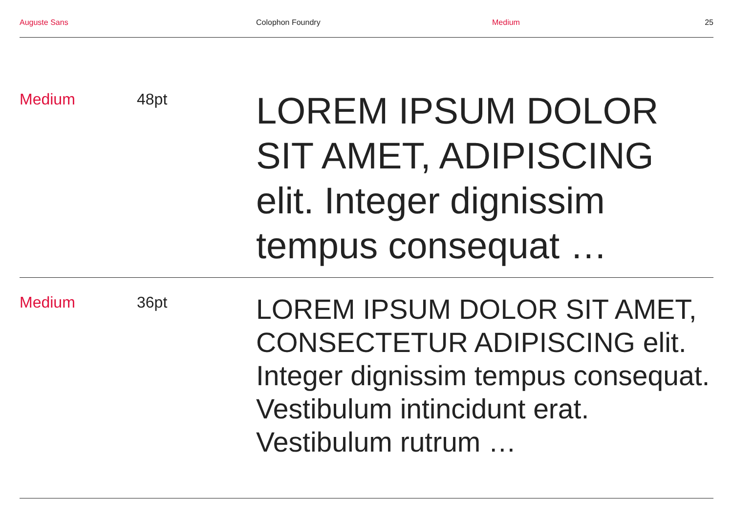Auguste Sans Colophon Foundry Medium 25
Medium 48pt
LOREM IPSUM DOLOR SIT AMET, ADIPISCING elit. Integer dignissim tempus consequat …
Medium 36pt
LOREM IPSUM DOLOR SIT AMET, CONSECTETUR ADIPISCING elit. Integer dignissim tempus consequat. Vestibulum intincidunt erat. Vestibulum rutrum …